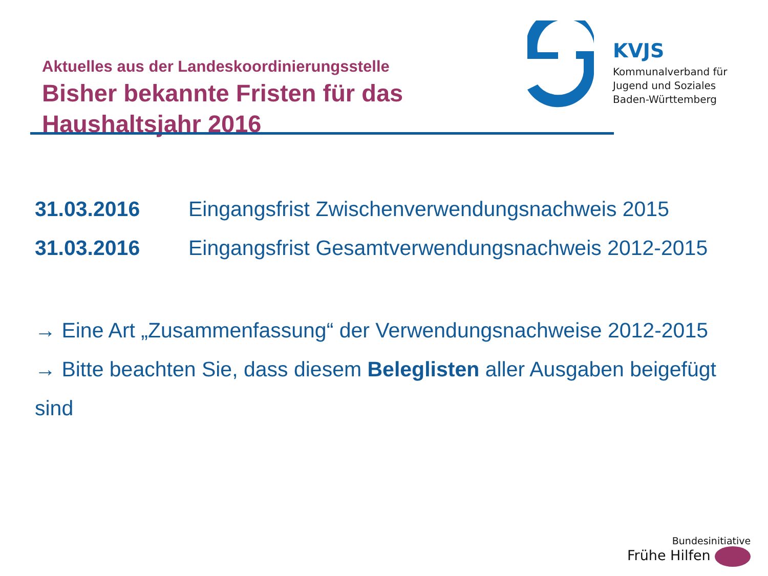Aktuelles aus der Landeskoordinierungsstelle
Bisher bekannte Fristen für das
Haushaltsjahr 2016
KVJS
Kommunalverband für
Jugend und Soziales
Baden-Württemberg
31.03.2016 Eingangsfrist Zwischenverwendungsnachweis 2015
31.03.2016 Eingangsfrist Gesamtverwendungsnachweis 2012-2015
→ Eine Art „Zusammenfassung“ der Verwendungsnachweise 2012-2015
→ Bitte beachten Sie, dass diesem Beleglisten aller Ausgaben beigefügt
sind
Bundesinitiative
Frühe Hilfen